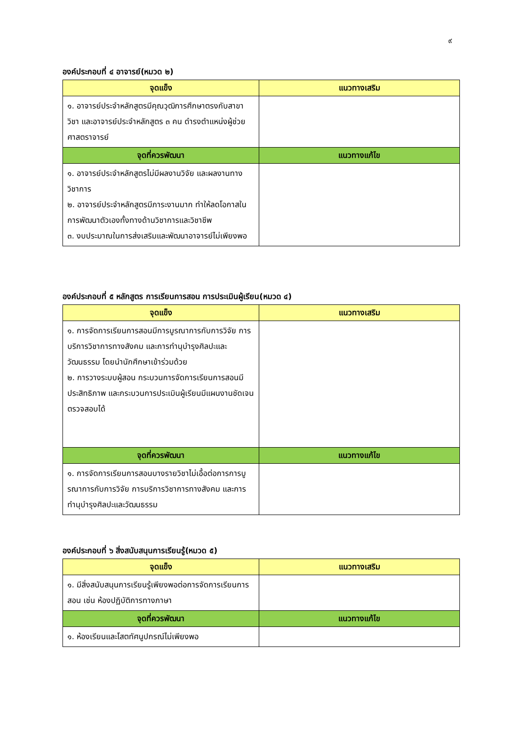๙
องค์ประกอบที่ ๔ อาจารย์(หมวด ๒)
| จุดแข็ง | แนวทางเสริม |
| --- | --- |
| ๑. อาจารย์ประจำหลักสูตรมีคุณวุฒิการศึกษาตรงกับสาขาวิชา และอาจารย์ประจำหลักสูตร ๓ คน ดำรงตำแหน่งผู้ช่วยศาสตราจารย์ | |
| จุดที่ควรพัฒนา | แนวทางแก้ไข |
| ๑. อาจารย์ประจำหลักสูตรไม่มีผลงานวิจัย และผลงานทางวิชาการ ๒. อาจารย์ประจำหลักสูตรมีภาระงานมาก ทำให้ลดโอกาสในการพัฒนาตัวเองทั้งทางด้านวิชาการและวิชาชีพ ๓. งบประมาณในการส่งเสริมและพัฒนาอาจารย์ไม่เพียงพอ | |
องค์ประกอบที่ ๕ หลักสูตร การเรียนการสอน การประเมินผู้เรียน(หมวด ๔)
| จุดแข็ง | แนวทางเสริม |
| --- | --- |
| ๑. การจัดการเรียนการสอนมีการบูรณาการกับการวิจัย การบริการวิชาการทางสังคม และการทำนุบำรุงศิลปะและวัฒนธรรม โดยนำนักศึกษาเข้าร่วมด้วย ๒. การวางระบบผู้สอน กระบวนการจัดการเรียนการสอนมีประสิทธิภาพ และกระบวนการประเมินผู้เรียนมีแผนงานชัดเจน ตรวจสอบได้ | |
| จุดที่ควรพัฒนา | แนวทางแก้ไข |
| ๑. การจัดการเรียนการสอนบางรายวิชาไม่เอื้อต่อการการบูรณาการกับการวิจัย การบริการวิชาการทางสังคม และการทำนุบำรุงศิลปะและวัฒนธรรม | |
องค์ประกอบที่ ๖ สิ่งสนับสนุนการเรียนรู้(หมวด ๕)
| จุดแข็ง | แนวทางเสริม |
| --- | --- |
| ๑. มีสิ่งสนับสนุนการเรียนรู้เพียงพอต่อการจัดการเรียนการสอน เช่น ห้องปฏิบัติการทางภาษา | |
| จุดที่ควรพัฒนา | แนวทางแก้ไข |
| ๑. ห้องเรียนและโสตทัศนูปกรณ์ไม่เพียงพอ | |